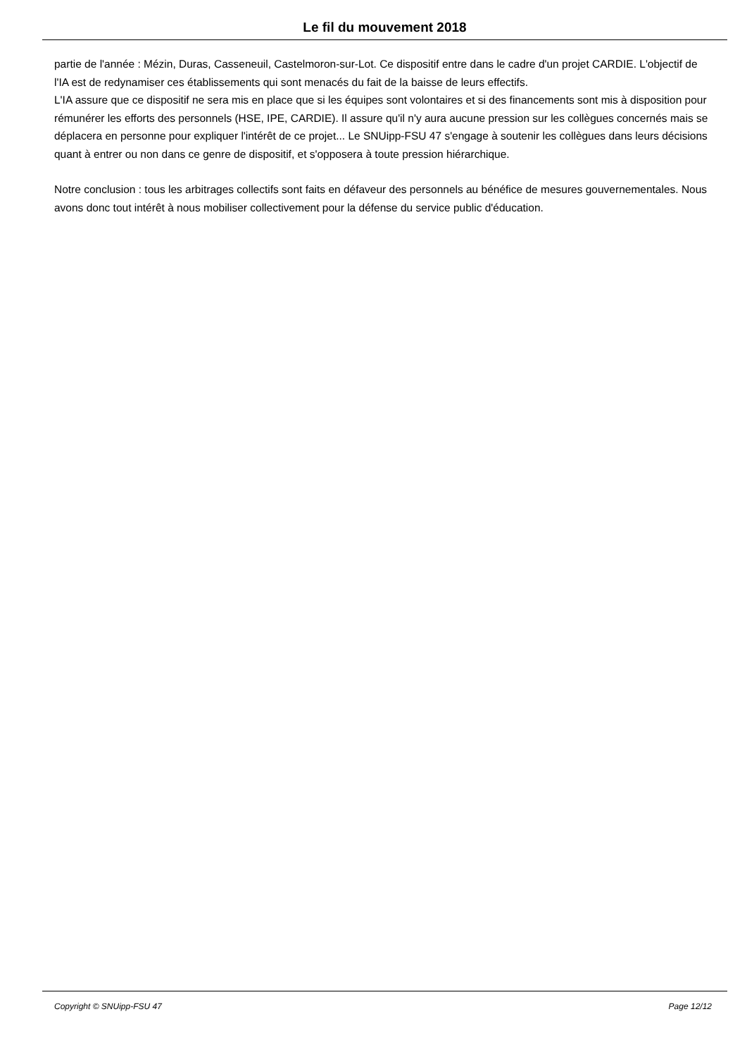Le fil du mouvement 2018
partie de l'année : Mézin, Duras, Casseneuil, Castelmoron-sur-Lot. Ce dispositif entre dans le cadre d'un projet CARDIE. L'objectif de l'IA est de redynamiser ces établissements qui sont menacés du fait de la baisse de leurs effectifs.
L'IA assure que ce dispositif ne sera mis en place que si les équipes sont volontaires et si des financements sont mis à disposition pour rémunérer les efforts des personnels (HSE, IPE, CARDIE). Il assure qu'il n'y aura aucune pression sur les collègues concernés mais se déplacera en personne pour expliquer l'intérêt de ce projet... Le SNUipp-FSU 47 s'engage à soutenir les collègues dans leurs décisions quant à entrer ou non dans ce genre de dispositif, et s'opposera à toute pression hiérarchique.
Notre conclusion : tous les arbitrages collectifs sont faits en défaveur des personnels au bénéfice de mesures gouvernementales. Nous avons donc tout intérêt à nous mobiliser collectivement pour la défense du service public d'éducation.
Copyright © SNUipp-FSU 47 Page 12/12